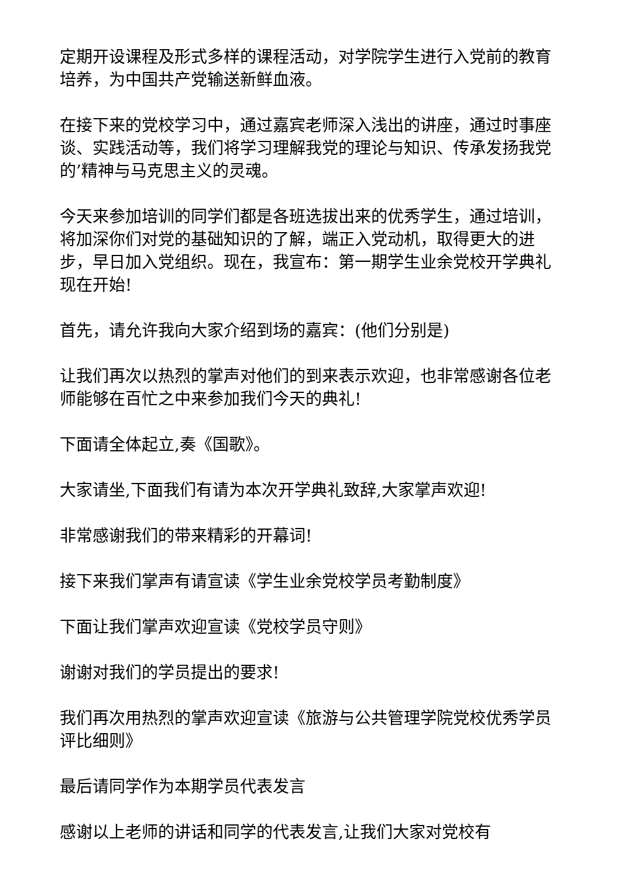定期开设课程及形式多样的课程活动，对学院学生进行入党前的教育培养，为中国共产党输送新鲜血液。
在接下来的党校学习中，通过嘉宾老师深入浅出的讲座，通过时事座谈、实践活动等，我们将学习理解我党的理论与知识、传承发扬我党的’精神与马克思主义的灵魂。
今天来参加培训的同学们都是各班选拔出来的优秀学生，通过培训，将加深你们对党的基础知识的了解，端正入党动机，取得更大的进步，早日加入党组织。现在，我宣布：第一期学生业余党校开学典礼现在开始!
首先，请允许我向大家介绍到场的嘉宾：(他们分别是)
让我们再次以热烈的掌声对他们的到来表示欢迎，也非常感谢各位老师能够在百忙之中来参加我们今天的典礼!
下面请全体起立,奏《国歌》。
大家请坐,下面我们有请为本次开学典礼致辞,大家掌声欢迎!
非常感谢我们的带来精彩的开幕词!
接下来我们掌声有请宣读《学生业余党校学员考勤制度》
下面让我们掌声欢迎宣读《党校学员守则》
谢谢对我们的学员提出的要求!
我们再次用热烈的掌声欢迎宣读《旅游与公共管理学院党校优秀学员评比细则》
最后请同学作为本期学员代表发言
感谢以上老师的讲话和同学的代表发言,让我们大家对党校有